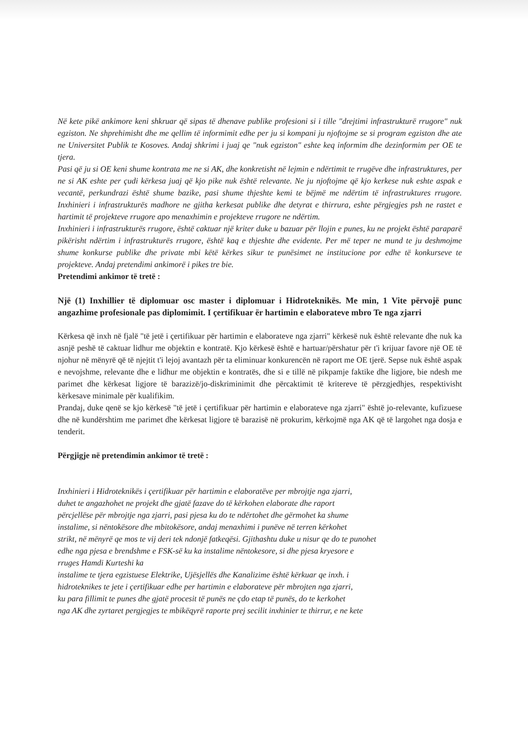Në kete pikë ankimore keni shkruar që sipas të dhenave publike profesioni si i tille "drejtimi infrastrukturë rrugore" nuk egziston. Ne shprehimisht dhe me qellim të informimit edhe per ju si kompani ju njoftojme se si program egziston dhe ate ne Universitet Publik te Kosoves. Andaj shkrimi i juaj qe "nuk egziston" eshte keq informim dhe dezinformim per OE te tjera.
Pasi që ju si OE keni shume kontrata me ne si AK, dhe konkretisht në lejmin e ndërtimit te rrugëve dhe infrastruktures, per ne si AK eshte per çudi kërkesa juaj që kjo pike nuk është relevante. Ne ju njoftojme që kjo kerkese nuk eshte aspak e vecantë, perkundrazi është shume bazike, pasi shume thjeshte kemi te bëjmë me ndërtim të infrastruktures rrugore. Inxhinieri i infrastrukturës madhore ne gjitha kerkesat publike dhe detyrat e thirrura, eshte përgjegjes psh ne rastet e hartimit të projekteve rrugore apo menaxhimin e projekteve rrugore ne ndërtim.
Inxhinieri i infrastrukturës rrugore, është caktuar një kriter duke u bazuar për llojin e punes, ku ne projekt është paraparë pikërisht ndërtim i infrastrukturës rrugore, është kaq e thjeshte dhe evidente. Per më teper ne mund te ju deshmojme shume konkurse publike dhe private mbi këtë kërkes sikur te punësimet ne institucione por edhe të konkurseve te projekteve. Andaj pretendimi ankimorë i pikes tre bie.
Pretendimi ankimor të tretë :
Një (1) Inxhillier të diplomuar osc master i diplomuar i Hidroteknikës. Me min, 1 Vite përvojë punc angazhime profesionale pas diplomimit. I çertifikuar ër hartimin e elaborateve mbro Te nga zjarri
Kërkesa që inxh në fjalë "të jetë i çertifikuar për hartimin e elaborateve nga zjarri" kërkesë nuk është relevante dhe nuk ka asnjë peshë të caktuar lidhur me objektin e kontratë. Kjo kërkesë është e hartuar/përshatur për t'i krijuar favore një OE të njohur në mënyrë që të njejtit t'i lejoj avantazh për ta eliminuar konkurencën në raport me OE tjerë. Sepse nuk është aspak e nevojshme, relevante dhe e lidhur me objektin e kontratës, dhe si e tillë në pikpamje faktike dhe ligjore, bie ndesh me parimet dhe kërkesat ligjore të barazizë/jo-diskriminimit dhe përcaktimit të kritereve të përzgjedhjes, respektivisht kërkesave minimale për kualifikim.
Prandaj, duke qenë se kjo kërkesë "të jetë i çertifikuar për hartimin e elaborateve nga zjarri" është jo-relevante, kufizuese dhe në kundërshtim me parimet dhe kërkesat ligjore të barazisë në prokurim, kërkojmë nga AK që të largohet nga dosja e tenderit.
Përgjigje në pretendimin ankimor të tretë :
Inxhinieri i Hidroteknikës i çertifikuar për hartimin e elaboratëve per mbrojtje nga zjarri,
duhet te angazhohet ne projekt dhe gjatë fazave do të kërkohen elaborate dhe raport
përcjellëse për mbrojtje nga zjarri, pasi pjesa ku do te ndërtohet dhe gërmohet ka shume
instalime, si nëntokësore dhe mbitokësore, andaj menaxhimi i punëve në terren kërkohet
strikt, në mënyrë qe mos te vij deri tek ndonjë fatkeqësi. Gjithashtu duke u nisur qe do te punohet
edhe nga pjesa e brendshme e FSK-së ku ka instalime nëntokesore, si dhe pjesa kryesore e
rruges Hamdi Kurteshi ka
instalime te tjera egzistuese Elektrike, Ujësjellës dhe Kanalizime është kërkuar qe inxh. i
hidroteknikes te jete i çertifikuar edhe per hartimin e elaborateve për mbrojten nga zjarri,
ku para fillimit te punes dhe gjatë procesit të punës ne çdo etap të punës, do te kerkohet
nga AK dhe zyrtaret pergjegjes te mbikëqyrë raporte prej secilit inxhinier te thirrur, e ne kete